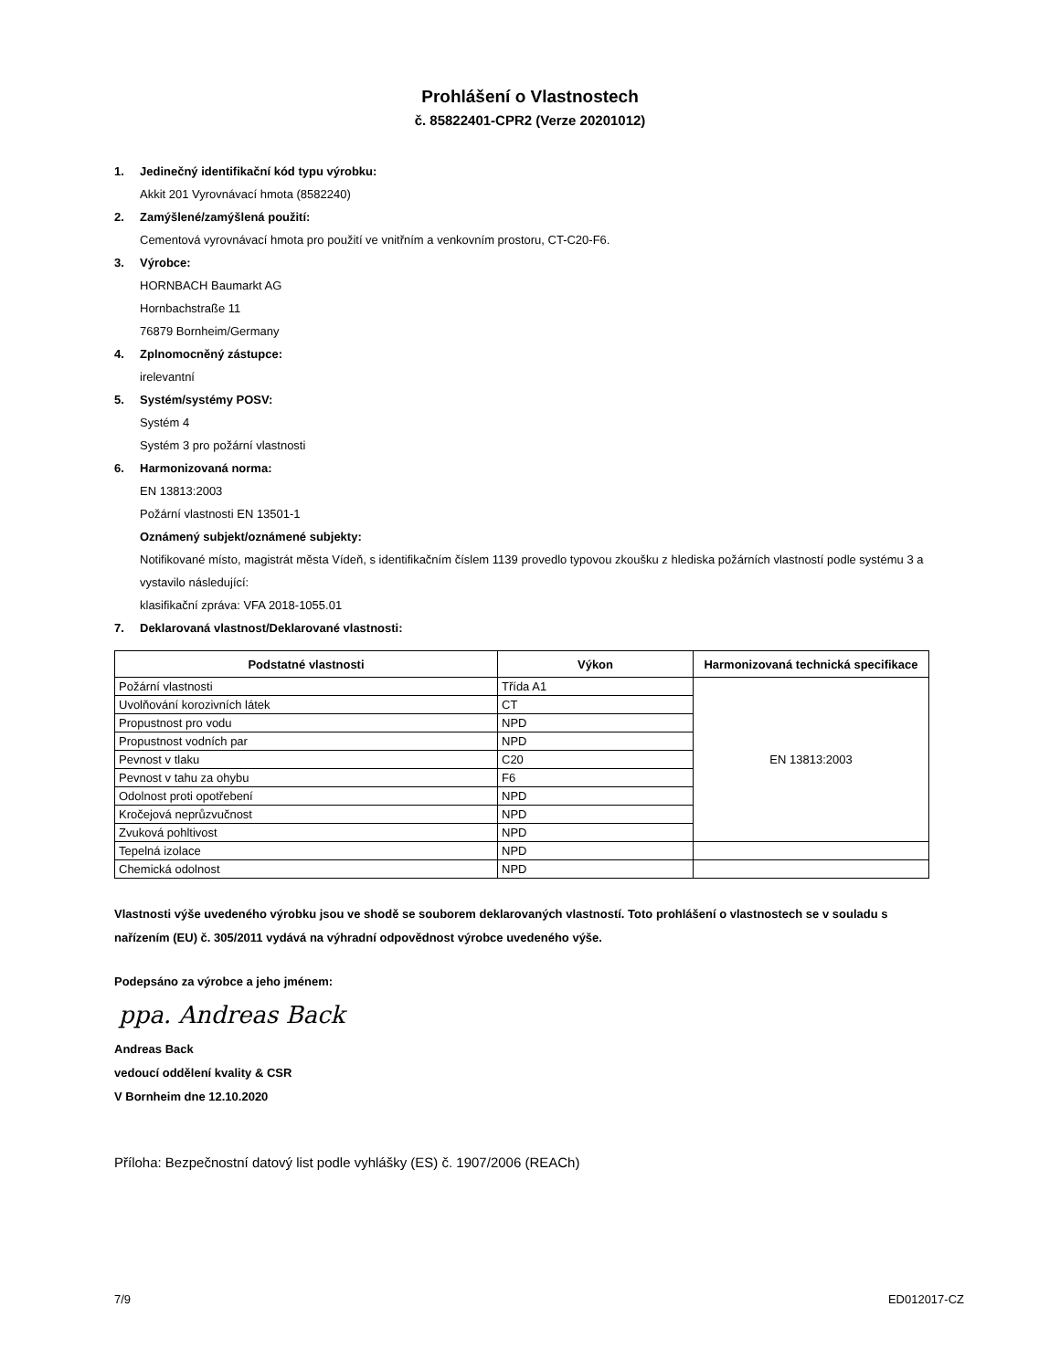Prohlášení o Vlastnostech
č. 85822401-CPR2 (Verze 20201012)
1. Jedinečný identifikační kód typu výrobku:
Akkit 201 Vyrovnávací hmota (8582240)
2. Zamýšlené/zamýšlená použití:
Cementová vyrovnávací hmota pro použití ve vnitřním a venkovním prostoru, CT-C20-F6.
3. Výrobce:
HORNBACH Baumarkt AG
Hornbachstraße 11
76879 Bornheim/Germany
4. Zplnomocněný zástupce:
irelevantní
5. Systém/systémy POSV:
Systém 4
Systém 3 pro požární vlastnosti
6. Harmonizovaná norma:
EN 13813:2003
Požární vlastnosti EN 13501-1
Oznámený subjekt/oznámené subjekty:
Notifikované místo, magistrát města Vídeň, s identifikačním číslem 1139 provedlo typovou zkoušku z hlediska požárních vlastností podle systému 3 a vystavilo následující:
klasifikační zpráva: VFA 2018-1055.01
7. Deklarovaná vlastnost/Deklarované vlastnosti:
| Podstatné vlastnosti | Výkon | Harmonizovaná technická specifikace |
| --- | --- | --- |
| Požární vlastnosti | Třída A1 | EN 13813:2003 |
| Uvolňování korozivních látek | CT | |
| Propustnost pro vodu | NPD | |
| Propustnost vodních par | NPD | |
| Pevnost v tlaku | C20 | |
| Pevnost v tahu za ohybu | F6 | |
| Odolnost proti opotřebení | NPD | |
| Kročejová neprůzvučnost | NPD | |
| Zvuková pohltivost | NPD | |
| Tepelná izolace | NPD | |
| Chemická odolnost | NPD | |
Vlastnosti výše uvedeného výrobku jsou ve shodě se souborem deklarovaných vlastností. Toto prohlášení o vlastnostech se v souladu s nařízením (EU) č. 305/2011 vydává na výhradní odpovědnost výrobce uvedeného výše.
Podepsáno za výrobce a jeho jménem:
ppa. Andreas Back
Andreas Back
vedoucí oddělení kvality & CSR
V Bornheim dne 12.10.2020
Příloha: Bezpečnostní datový list podle vyhlášky (ES) č. 1907/2006 (REACh)
7/9 ED012017-CZ